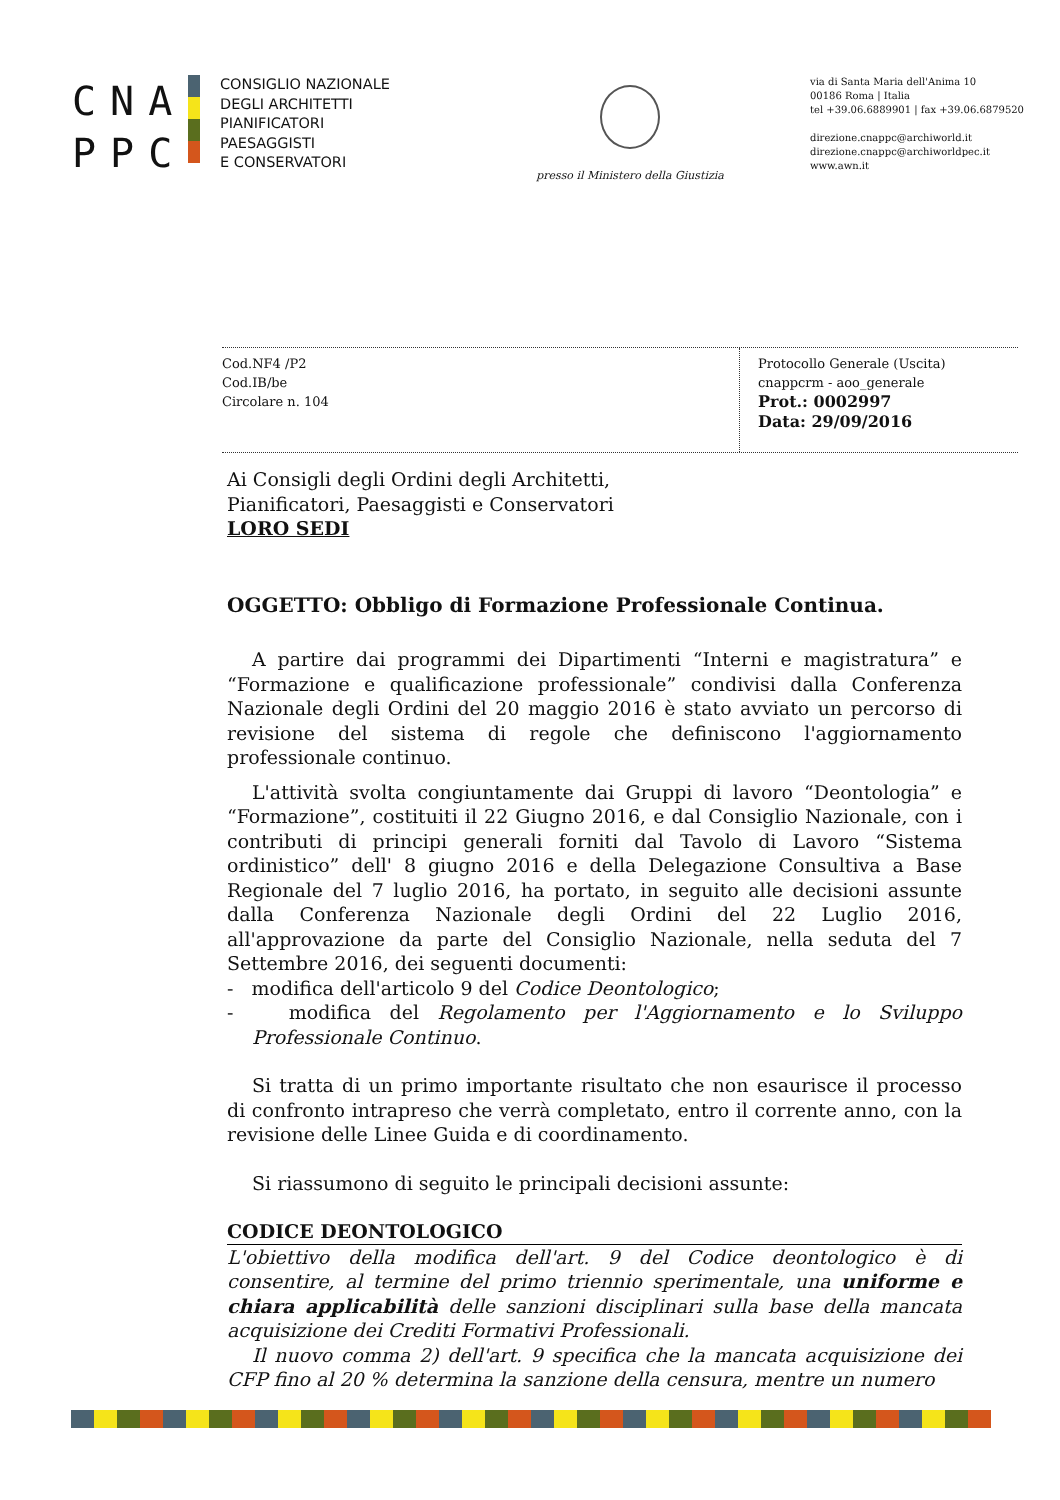CNA
PPC
CONSIGLIO NAZIONALE
DEGLI ARCHITETTI
PIANIFICATORI
PAESAGGISTI
E CONSERVATORI
presso il Ministero della Giustizia
via di Santa Maria dell'Anima 10
00186 Roma | Italia
tel +39.06.6889901 | fax +39.06.6879520
direzione.cnappc@archiworld.it
direzione.cnappc@archiworldpec.it
www.awn.it
Cod.NF4 /P2
Cod.IB/be
Circolare n. 104
Protocollo Generale (Uscita)
cnappcrm - aoo_generale
Prot.: 0002997
Data: 29/09/2016
Ai Consigli degli Ordini degli Architetti,
Pianificatori, Paesaggisti e Conservatori
LORO SEDI
OGGETTO: Obbligo di Formazione Professionale Continua.
A partire dai programmi dei Dipartimenti “Interni e magistratura” e “Formazione e qualificazione professionale” condivisi dalla Conferenza Nazionale degli Ordini del 20 maggio 2016 è stato avviato un percorso di revisione del sistema di regole che definiscono l'aggiornamento professionale continuo.
L'attività svolta congiuntamente dai Gruppi di lavoro “Deontologia” e “Formazione”, costituiti il 22 Giugno 2016, e dal Consiglio Nazionale, con i contributi di principi generali forniti dal Tavolo di Lavoro “Sistema ordinistico” dell' 8 giugno 2016 e della Delegazione Consultiva a Base Regionale del 7 luglio 2016, ha portato, in seguito alle decisioni assunte dalla Conferenza Nazionale degli Ordini del 22 Luglio 2016, all'approvazione da parte del Consiglio Nazionale, nella seduta del 7 Settembre 2016, dei seguenti documenti:
- modifica dell'articolo 9 del Codice Deontologico;
- modifica del Regolamento per l'Aggiornamento e lo Sviluppo Professionale Continuo.
Si tratta di un primo importante risultato che non esaurisce il processo di confronto intrapreso che verrà completato, entro il corrente anno, con la revisione delle Linee Guida e di coordinamento.
Si riassumono di seguito le principali decisioni assunte:
CODICE DEONTOLOGICO
L'obiettivo della modifica dell'art. 9 del Codice deontologico è di consentire, al termine del primo triennio sperimentale, una uniforme e chiara applicabilità delle sanzioni disciplinari sulla base della mancata acquisizione dei Crediti Formativi Professionali.
Il nuovo comma 2) dell'art. 9 specifica che la mancata acquisizione dei CFP fino al 20 % determina la sanzione della censura, mentre un numero